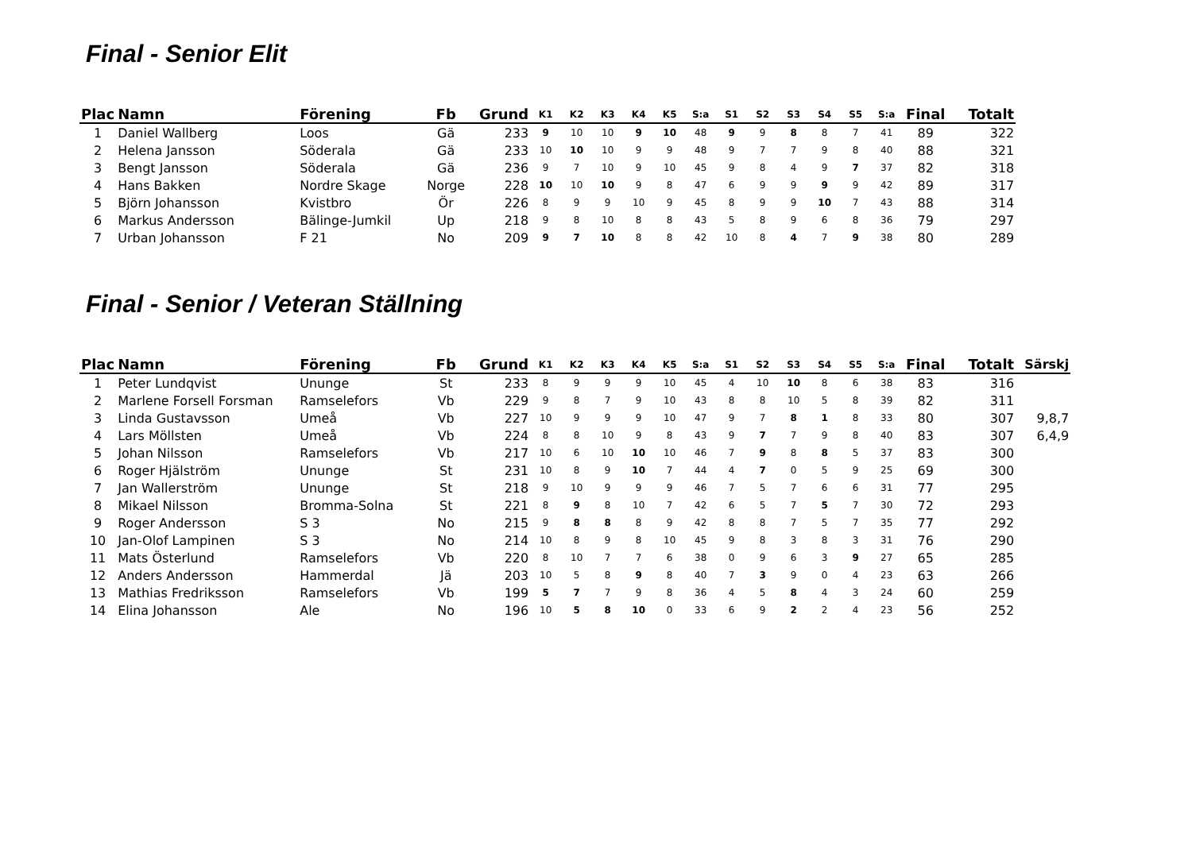Final - Senior Elit
| Plac | Namn | Förening | Fb | Grund | K1 | K2 | K3 | K4 | K5 | S:a | S1 | S2 | S3 | S4 | S5 | S:a | Final | Totalt |
| --- | --- | --- | --- | --- | --- | --- | --- | --- | --- | --- | --- | --- | --- | --- | --- | --- | --- | --- |
| 1 | Daniel Wallberg | Loos | Gä | 233 | 9 | 10 | 10 | 9 | 10 | 48 | 9 | 9 | 8 | 8 | 7 | 41 | 89 | 322 |
| 2 | Helena Jansson | Söderala | Gä | 233 | 10 | 10 | 10 | 9 | 9 | 48 | 9 | 7 | 7 | 9 | 8 | 40 | 88 | 321 |
| 3 | Bengt Jansson | Söderala | Gä | 236 | 9 | 7 | 10 | 9 | 10 | 45 | 9 | 8 | 4 | 9 | 7 | 37 | 82 | 318 |
| 4 | Hans Bakken | Nordre Skage | Norge | 228 | 10 | 10 | 10 | 9 | 8 | 47 | 6 | 9 | 9 | 9 | 9 | 42 | 89 | 317 |
| 5 | Björn Johansson | Kvistbro | Ör | 226 | 8 | 9 | 9 | 10 | 9 | 45 | 8 | 9 | 9 | 10 | 7 | 43 | 88 | 314 |
| 6 | Markus Andersson | Bälinge-Jumkil | Up | 218 | 9 | 8 | 10 | 8 | 8 | 43 | 5 | 8 | 9 | 6 | 8 | 36 | 79 | 297 |
| 7 | Urban Johansson | F 21 | No | 209 | 9 | 7 | 10 | 8 | 8 | 42 | 10 | 8 | 4 | 7 | 9 | 38 | 80 | 289 |
Final - Senior / Veteran Ställning
| Plac | Namn | Förening | Fb | Grund | K1 | K2 | K3 | K4 | K5 | S:a | S1 | S2 | S3 | S4 | S5 | S:a | Final | Totalt | Särskj |
| --- | --- | --- | --- | --- | --- | --- | --- | --- | --- | --- | --- | --- | --- | --- | --- | --- | --- | --- | --- |
| 1 | Peter Lundqvist | Ununge | St | 233 | 8 | 9 | 9 | 9 | 10 | 45 | 4 | 10 | 10 | 8 | 6 | 38 | 83 | 316 | |
| 2 | Marlene Forsell Forsman | Ramselefors | Vb | 229 | 9 | 8 | 7 | 9 | 10 | 43 | 8 | 8 | 10 | 5 | 8 | 39 | 82 | 311 | |
| 3 | Linda Gustavsson | Umeå | Vb | 227 | 10 | 9 | 9 | 9 | 10 | 47 | 9 | 7 | 8 | 1 | 8 | 33 | 80 | 307 | 9,8,7 |
| 4 | Lars Möllsten | Umeå | Vb | 224 | 8 | 8 | 10 | 9 | 8 | 43 | 9 | 7 | 7 | 9 | 8 | 40 | 83 | 307 | 6,4,9 |
| 5 | Johan Nilsson | Ramselefors | Vb | 217 | 10 | 6 | 10 | 10 | 10 | 46 | 7 | 9 | 8 | 8 | 5 | 37 | 83 | 300 | |
| 6 | Roger Hjälström | Ununge | St | 231 | 10 | 8 | 9 | 10 | 7 | 44 | 4 | 7 | 0 | 5 | 9 | 25 | 69 | 300 | |
| 7 | Jan Wallerström | Ununge | St | 218 | 9 | 10 | 9 | 9 | 9 | 46 | 7 | 5 | 7 | 6 | 6 | 31 | 77 | 295 | |
| 8 | Mikael Nilsson | Bromma-Solna | St | 221 | 8 | 9 | 8 | 10 | 7 | 42 | 6 | 5 | 7 | 5 | 7 | 30 | 72 | 293 | |
| 9 | Roger Andersson | S 3 | No | 215 | 9 | 8 | 8 | 8 | 9 | 42 | 8 | 8 | 7 | 5 | 7 | 35 | 77 | 292 | |
| 10 | Jan-Olof Lampinen | S 3 | No | 214 | 10 | 8 | 9 | 8 | 10 | 45 | 9 | 8 | 3 | 8 | 3 | 31 | 76 | 290 | |
| 11 | Mats Österlund | Ramselefors | Vb | 220 | 8 | 10 | 7 | 7 | 6 | 38 | 0 | 9 | 6 | 3 | 9 | 27 | 65 | 285 | |
| 12 | Anders Andersson | Hammerdal | Jä | 203 | 10 | 5 | 8 | 9 | 8 | 40 | 7 | 3 | 9 | 0 | 4 | 23 | 63 | 266 | |
| 13 | Mathias Fredriksson | Ramselefors | Vb | 199 | 5 | 7 | 7 | 9 | 8 | 36 | 4 | 5 | 8 | 4 | 3 | 24 | 60 | 259 | |
| 14 | Elina Johansson | Ale | No | 196 | 10 | 5 | 8 | 10 | 0 | 33 | 6 | 9 | 2 | 2 | 4 | 23 | 56 | 252 | |